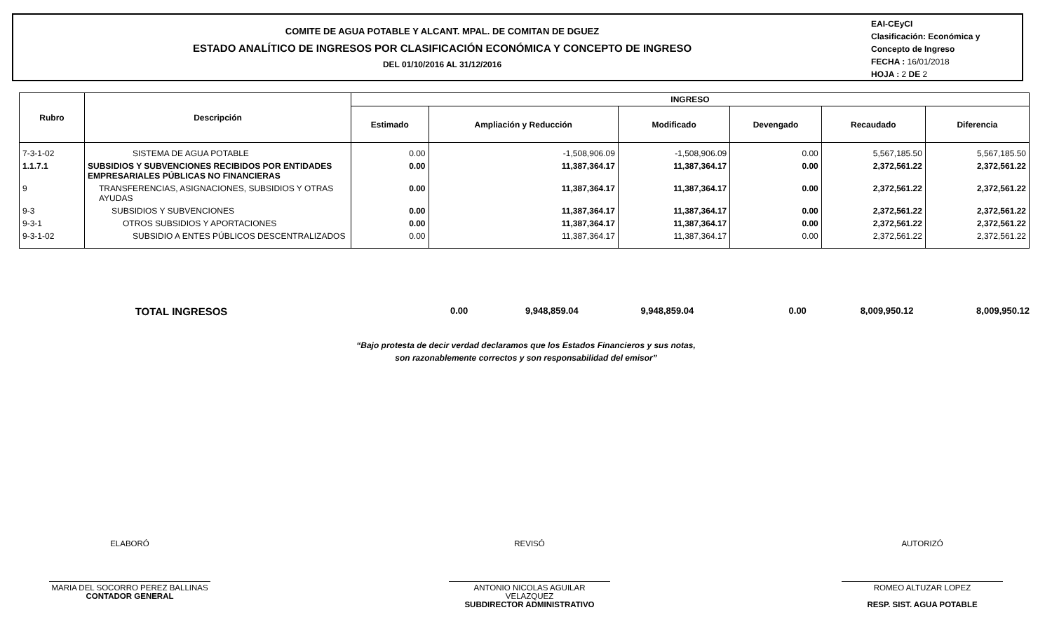COMITE DE AGUA POTABLE Y ALCANT. MPAL. DE COMITAN DE DGUEZ
ESTADO ANALÍTICO DE INGRESOS POR CLASIFICACIÓN ECONÓMICA Y CONCEPTO DE INGRESO
DEL 01/10/2016 AL 31/12/2016
EAI-CEyCI
Clasificación: Económica y
Concepto de Ingreso
FECHA : 16/01/2018
HOJA : 2 DE 2
| Rubro | Descripción | INGRESO | | | | | |
| --- | --- | --- | --- | --- | --- | --- | --- |
| | | Estimado | Ampliación y Reducción | Modificado | Devengado | Recaudado | Diferencia |
| 7-3-1-02 | SISTEMA DE AGUA POTABLE | 0.00 | -1,508,906.09 | -1,508,906.09 | 0.00 | 5,567,185.50 | 5,567,185.50 |
| 1.1.7.1 | SUBSIDIOS Y SUBVENCIONES RECIBIDOS POR ENTIDADES EMPRESARIALES PÚBLICAS NO FINANCIERAS | 0.00 | 11,387,364.17 | 11,387,364.17 | 0.00 | 2,372,561.22 | 2,372,561.22 |
| 9 | TRANSFERENCIAS, ASIGNACIONES, SUBSIDIOS Y OTRAS AYUDAS | 0.00 | 11,387,364.17 | 11,387,364.17 | 0.00 | 2,372,561.22 | 2,372,561.22 |
| 9-3 | SUBSIDIOS Y SUBVENCIONES | 0.00 | 11,387,364.17 | 11,387,364.17 | 0.00 | 2,372,561.22 | 2,372,561.22 |
| 9-3-1 | OTROS SUBSIDIOS Y APORTACIONES | 0.00 | 11,387,364.17 | 11,387,364.17 | 0.00 | 2,372,561.22 | 2,372,561.22 |
| 9-3-1-02 | SUBSIDIO A ENTES PÚBLICOS DESCENTRALIZADOS | 0.00 | 11,387,364.17 | 11,387,364.17 | 0.00 | 2,372,561.22 | 2,372,561.22 |
TOTAL INGRESOS
0.00 9,948,859.04 9,948,859.04 0.00 8,009,950.12 8,009,950.12
“Bajo protesta de decir verdad declaramos que los Estados Financieros y sus notas,
son razonablemente correctos y son responsabilidad del emisor”
ELABORÓ
MARIA DEL SOCORRO PEREZ BALLINAS
CONTADOR GENERAL
REVISÓ
ANTONIO NICOLAS AGUILAR VELAZQUEZ
SUBDIRECTOR ADMINISTRATIVO
AUTORIZÓ
ROMEO ALTUZAR LOPEZ
RESP. SIST. AGUA POTABLE